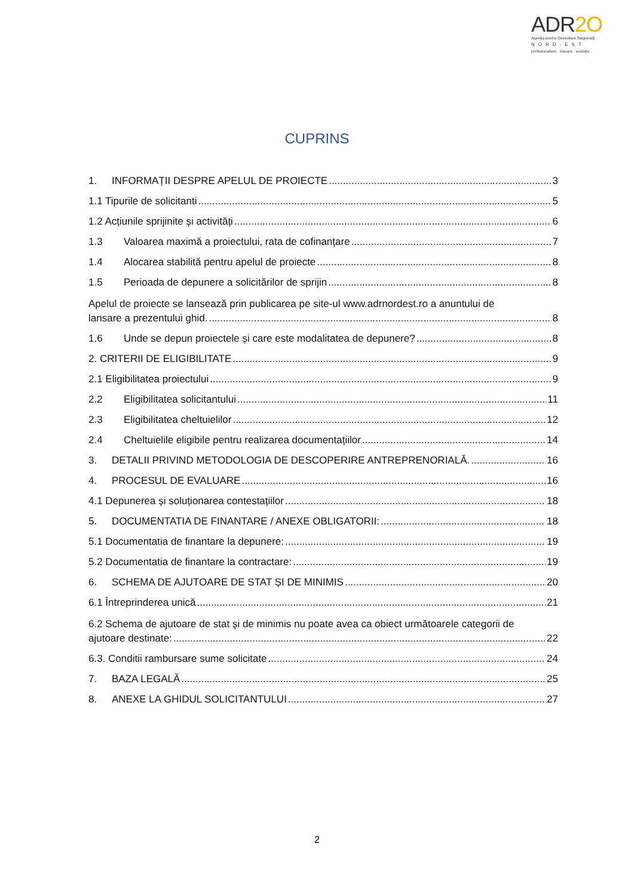ADR2O
Agenția pentru Dezvoltare Regională
NORD-EST
profesionalism · inovare · evoluție
CUPRINS
1. INFORMAȚII DESPRE APELUL DE PROIECTE 3
1.1 Tipurile de solicitanti 5
1.2 Acțiunile sprijinite și activități 6
1.3 Valoarea maximă a proiectului, rata de cofinanțare 7
1.4 Alocarea stabilită pentru apelul de proiecte 8
1.5 Perioada de depunere a solicitărilor de sprijin 8
Apelul de proiecte se lansează prin publicarea pe site-ul www.adrnordest.ro a anuntului de
lansare a prezentului ghid. 8
1.6 Unde se depun proiectele și care este modalitatea de depunere? 8
2. CRITERII DE ELIGIBILITATE 9
2.1 Eligibilitatea proiectului 9
2.2 Eligibilitatea solicitantului 11
2.3 Eligibilitatea cheltuielilor 12
2.4 Cheltuielile eligibile pentru realizarea documentațiilor 14
3. DETALII PRIVIND METODOLOGIA DE DESCOPERIRE ANTREPRENORIALĂ. 16
4. PROCESUL DE EVALUARE 16
4.1 Depunerea și soluționarea contestațiilor 18
5. DOCUMENTATIA DE FINANTARE / ANEXE OBLIGATORII: 18
5.1 Documentatia de finantare la depunere: 19
5.2 Documentatia de finantare la contractare: 19
6. SCHEMA DE AJUTOARE DE STAT ȘI DE MINIMIS 20
6.1 Întreprinderea unică 21
6.2 Schema de ajutoare de stat și de minimis nu poate avea ca obiect următoarele categorii de
ajutoare destinate: 22
6.3. Conditii rambursare sume solicitate 24
7. BAZA LEGALĂ 25
8. ANEXE LA GHIDUL SOLICITANTULUI 27
2